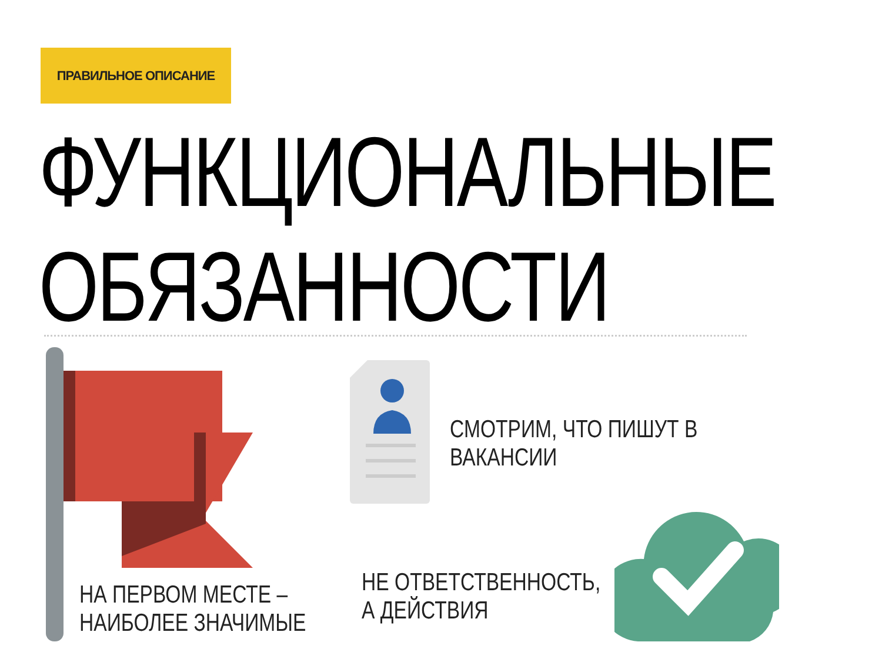ПРАВИЛЬНОЕ ОПИСАНИЕ
ФУНКЦИОНАЛЬНЫЕ
ОБЯЗАННОСТИ
НА ПЕРВОМ МЕСТЕ –
НАИБОЛЕЕ ЗНАЧИМЫЕ
СМОТРИМ, ЧТО ПИШУТ В ВАКАНСИИ
НЕ ОТВЕТСТВЕННОСТЬ,
А ДЕЙСТВИЯ